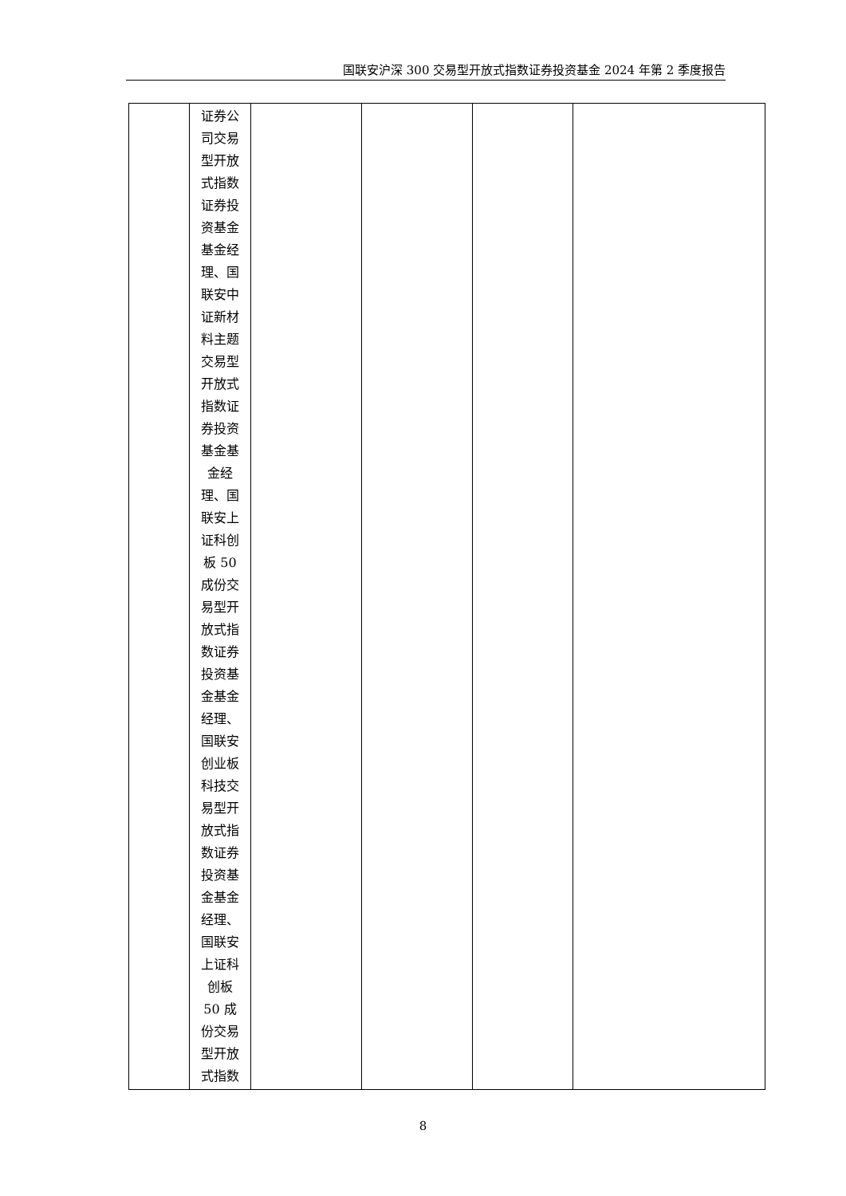国联安沪深 300 交易型开放式指数证券投资基金 2024 年第 2 季度报告
| | 证券公 司交易 型开放 式指数 证券投 资基金 基金经 理、国 联安中 证新材 料主题 交易型 开放式 指数证 券投资 基金基 金经 理、国 联安上 证科创 板 50 成份交 易型开 放式指 数证券 投资基 金基金 经理、 国联安 创业板 科技交 易型开 放式指 数证券 投资基 金基金 经理、 国联安 上证科 创板 50 成 份交易 型开放 式指数 | | | | |
8